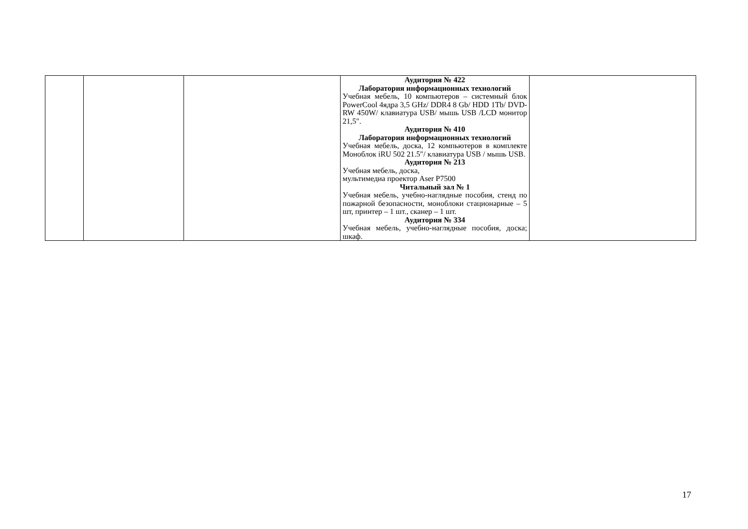| | | | Аудитория № 422 Лаборатория информационных технологий Учебная мебель, 10 компьютеров – системный блок PowerCool 4ядра 3,5 GHz/ DDR4 8 Gb/ HDD 1Tb/ DVD-RW 450W/ клавиатура USB/ мышь USB /LCD монитор 21,5″. Аудитория № 410 Лаборатория информационных технологий Учебная мебель, доска, 12 компьютеров в комплекте Моноблок iRU 502 21.5″/ клавиатура USB / мышь USB. Аудитория № 213 Учебная мебель, доска, мультимедиа проектор Aser P7500 Читальный зал № 1 Учебная мебель, учебно-наглядные пособия, стенд по пожарной безопасности, моноблоки стационарные – 5 шт, принтер – 1 шт., сканер – 1 шт. Аудитория № 334 Учебная мебель, учебно-наглядные пособия, доска; шкаф. | |
17